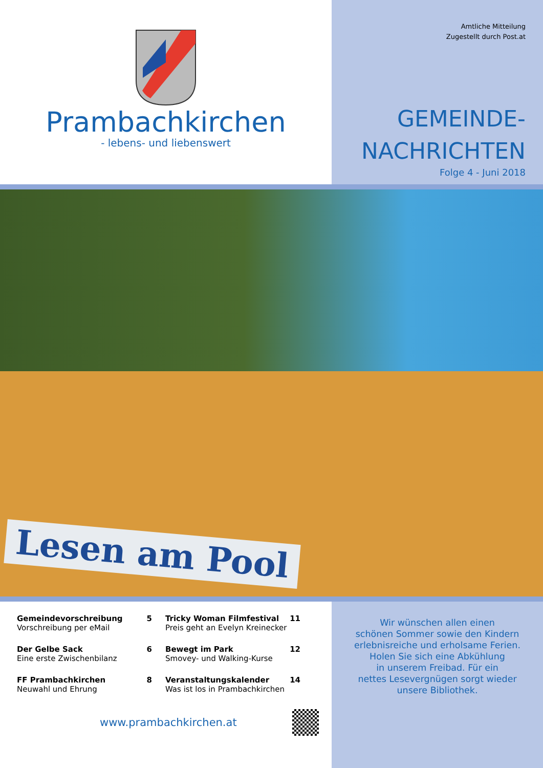Prambachkirchen
- lebens- und liebenswert
Amtliche Mitteilung
Zugestellt durch Post.at
GEMEINDE-
NACHRICHTEN
Folge 4 - Juni 2018
Lesen am Pool
Gemeindevorschreibung 5
Vorschreibung per eMail
Tricky Woman Filmfestival 11
Preis geht an Evelyn Kreinecker
Der Gelbe Sack 6
Eine erste Zwischenbilanz
Bewegt im Park 12
Smovey- und Walking-Kurse
FF Prambachkirchen 8
Neuwahl und Ehrung
Veranstaltungskalender 14
Was ist los in Prambachkirchen
www.prambachkirchen.at
Wir wünschen allen einen
schönen Sommer sowie den Kindern
erlebnisreiche und erholsame Ferien.
Holen Sie sich eine Abkühlung
in unserem Freibad. Für ein
nettes Lesevergnügen sorgt wieder
unsere Bibliothek.